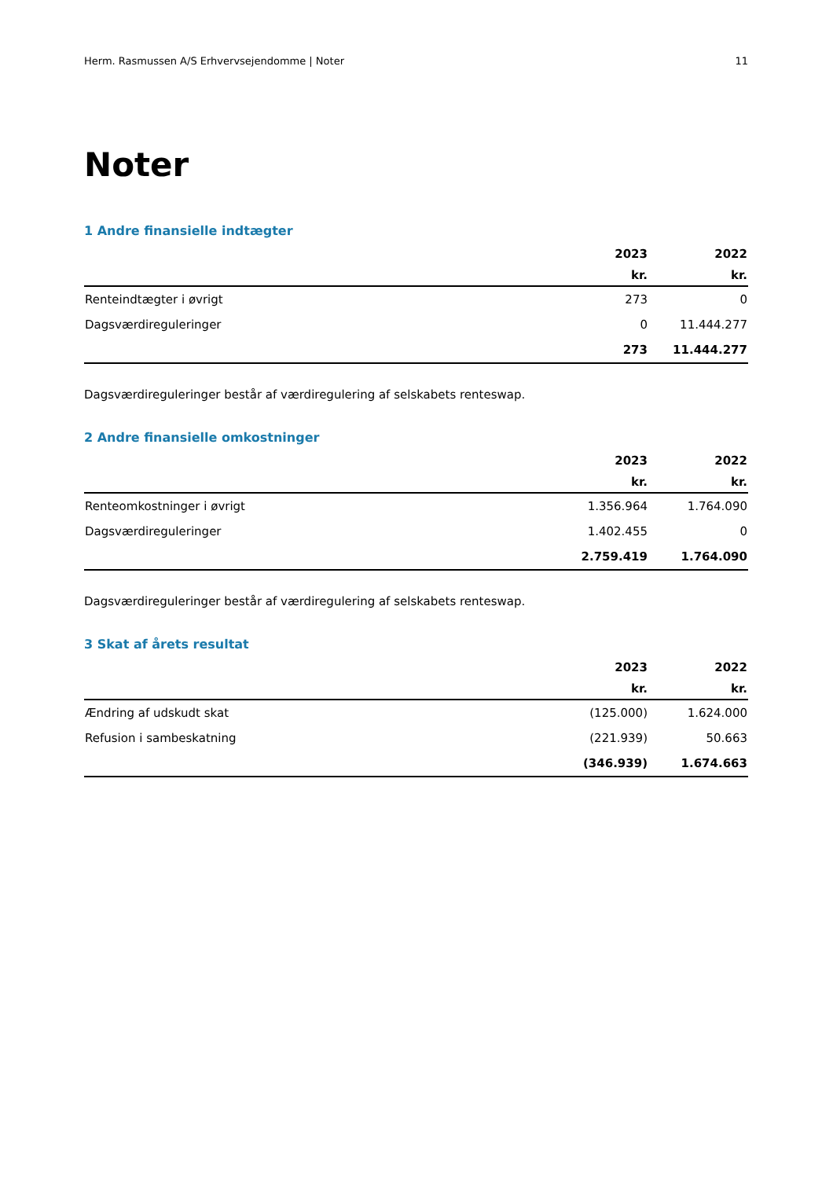Herm. Rasmussen A/S Erhvervsejendomme | Noter 11
Noter
1 Andre finansielle indtægter
| | 2023 | 2022 |
| --- | --- | --- |
| | kr. | kr. |
| Renteindtægter i øvrigt | 273 | 0 |
| Dagsværdireguleringer | 0 | 11.444.277 |
| | 273 | 11.444.277 |
Dagsværdireguleringer består af værdiregulering af selskabets renteswap.
2 Andre finansielle omkostninger
| | 2023 | 2022 |
| --- | --- | --- |
| | kr. | kr. |
| Renteomkostninger i øvrigt | 1.356.964 | 1.764.090 |
| Dagsværdireguleringer | 1.402.455 | 0 |
| | 2.759.419 | 1.764.090 |
Dagsværdireguleringer består af værdiregulering af selskabets renteswap.
3 Skat af årets resultat
| | 2023 | 2022 |
| --- | --- | --- |
| | kr. | kr. |
| Ændring af udskudt skat | (125.000) | 1.624.000 |
| Refusion i sambeskatning | (221.939) | 50.663 |
| | (346.939) | 1.674.663 |